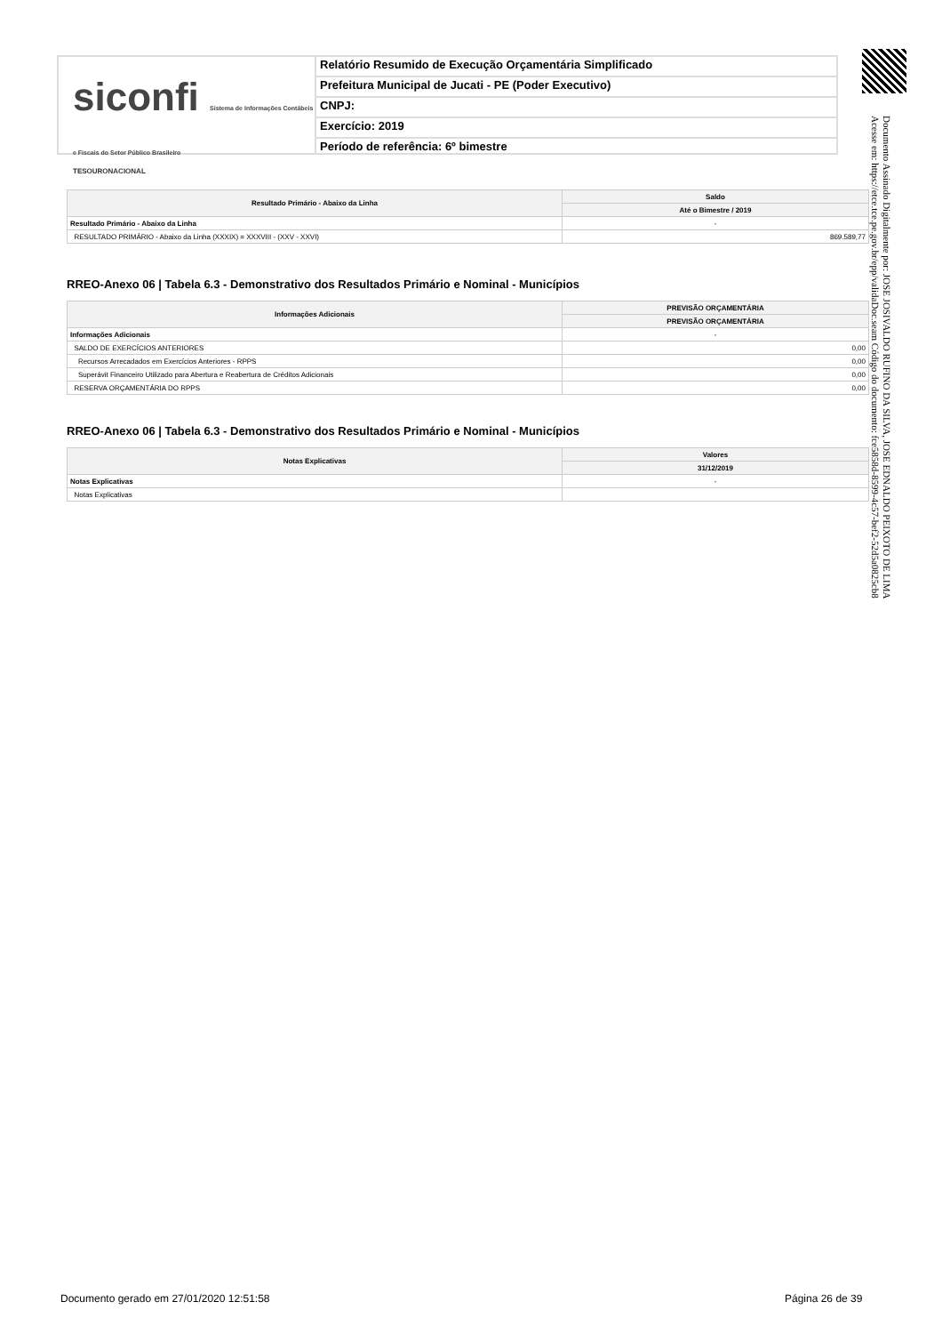siconfi Sistema de Informações Contábeis e Fiscais do Setor Público Brasileiro
TESOURONACIONAL
Relatório Resumido de Execução Orçamentária Simplificado
Prefeitura Municipal de Jucati - PE (Poder Executivo)
CNPJ:
Exercício: 2019
Período de referência: 6º bimestre
Documento Assinado Digitalmente por: JOSE JOSIVALDO RUFINO DA SILVA, JOSE EDNALDO PEIXOTO DE LIMA
Acesse em: https://etce.tce.pe.gov.br/epp/validaDoc.seam Código do documento: fce5858d-8599-4c57-bef2-52d5a0825cb8
| Resultado Primário - Abaixo da Linha | Saldo |
| --- | --- |
| | Até o Bimestre / 2019 |
| Resultado Primário - Abaixo da Linha | - |
| RESULTADO PRIMÁRIO - Abaixo da Linha (XXXIX) = XXXVIII - (XXV - XXVI) | 869.589,77 |
RREO-Anexo 06 | Tabela 6.3 - Demonstrativo dos Resultados Primário e Nominal - Municípios
| Informações Adicionais | PREVISÃO ORÇAMENTÁRIA |
| --- | --- |
| | PREVISÃO ORÇAMENTÁRIA |
| Informações Adicionais | - |
| SALDO DE EXERCÍCIOS ANTERIORES | 0,00 |
| Recursos Arrecadados em Exercícios Anteriores - RPPS | 0,00 |
| Superávit Financeiro Utilizado para Abertura e Reabertura de Créditos Adicionais | 0,00 |
| RESERVA ORÇAMENTÁRIA DO RPPS | 0,00 |
RREO-Anexo 06 | Tabela 6.3 - Demonstrativo dos Resultados Primário e Nominal - Municípios
| Notas Explicativas | Valores |
| --- | --- |
| | 31/12/2019 |
| Notas Explicativas | - |
| Notas Explicativas | |
Documento gerado em 27/01/2020 12:51:58
Página 26 de 39